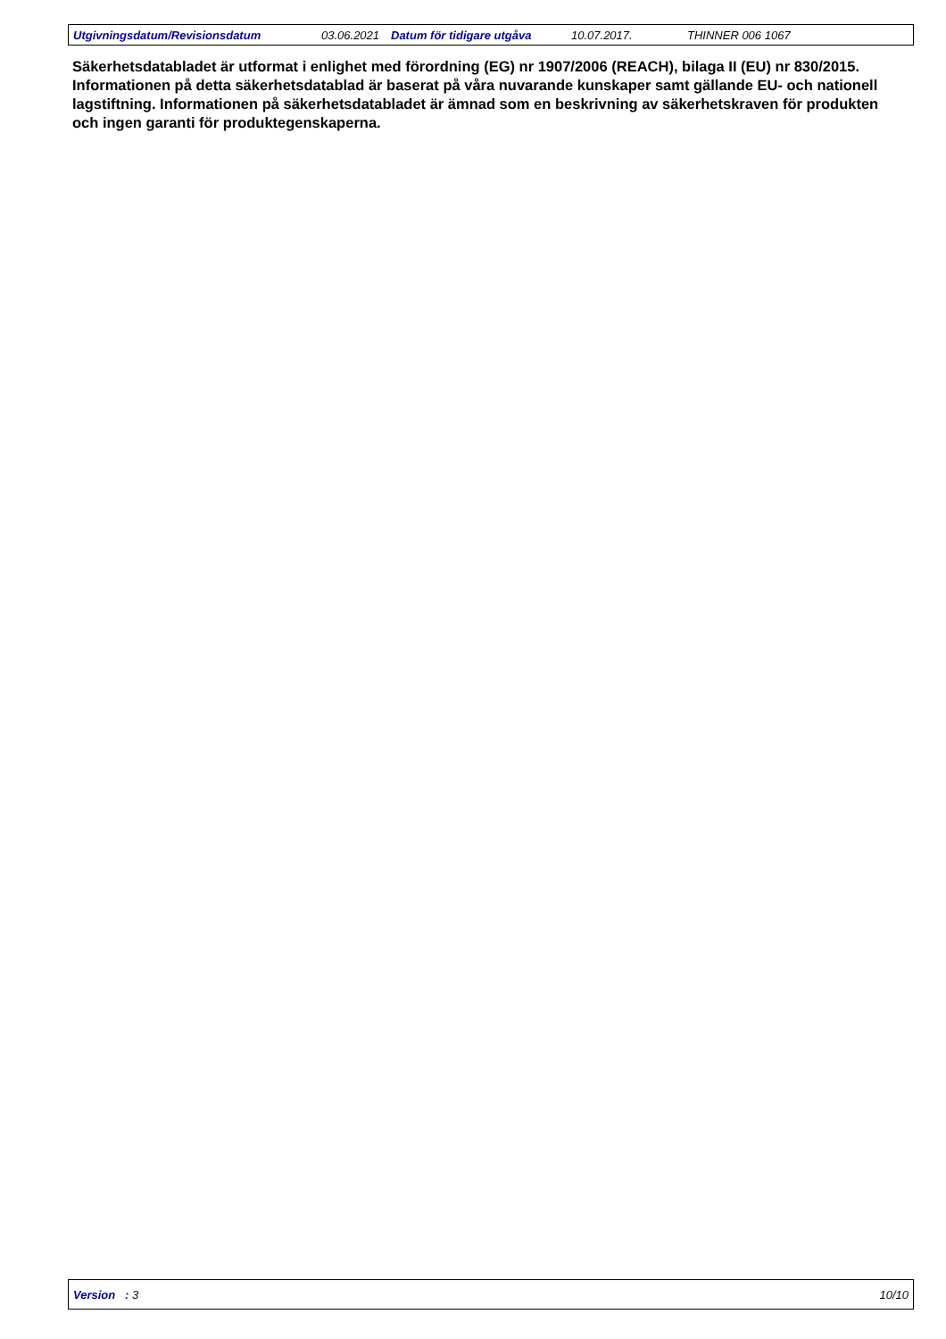Utgivningsdatum/Revisionsdatum 03.06.2021 Datum för tidigare utgåva 10.07.2017. THINNER 006 1067
Säkerhetsdatabladet är utformat i enlighet med förordning (EG) nr 1907/2006 (REACH), bilaga II (EU) nr 830/2015. Informationen på detta säkerhetsdatablad är baserat på våra nuvarande kunskaper samt gällande EU- och nationell lagstiftning. Informationen på säkerhetsdatabladet är ämnad som en beskrivning av säkerhetskraven för produkten och ingen garanti för produktegenskaperna.
Version : 3 10/10